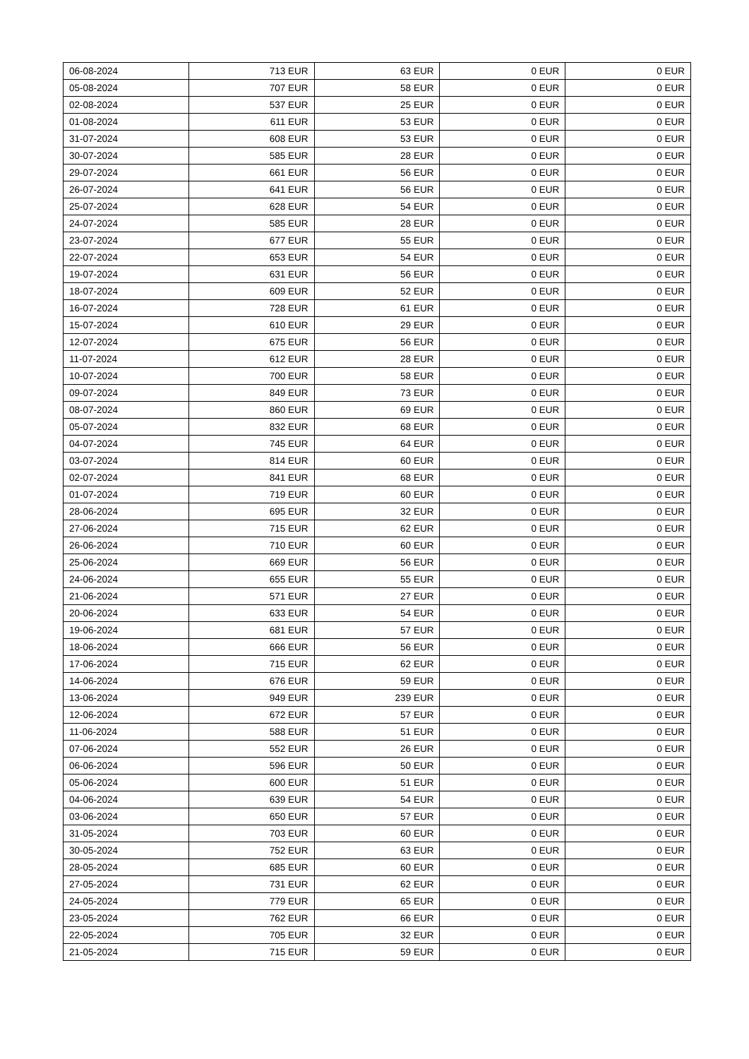| 06-08-2024 | 713 EUR | 63 EUR | 0 EUR | 0 EUR |
| 05-08-2024 | 707 EUR | 58 EUR | 0 EUR | 0 EUR |
| 02-08-2024 | 537 EUR | 25 EUR | 0 EUR | 0 EUR |
| 01-08-2024 | 611 EUR | 53 EUR | 0 EUR | 0 EUR |
| 31-07-2024 | 608 EUR | 53 EUR | 0 EUR | 0 EUR |
| 30-07-2024 | 585 EUR | 28 EUR | 0 EUR | 0 EUR |
| 29-07-2024 | 661 EUR | 56 EUR | 0 EUR | 0 EUR |
| 26-07-2024 | 641 EUR | 56 EUR | 0 EUR | 0 EUR |
| 25-07-2024 | 628 EUR | 54 EUR | 0 EUR | 0 EUR |
| 24-07-2024 | 585 EUR | 28 EUR | 0 EUR | 0 EUR |
| 23-07-2024 | 677 EUR | 55 EUR | 0 EUR | 0 EUR |
| 22-07-2024 | 653 EUR | 54 EUR | 0 EUR | 0 EUR |
| 19-07-2024 | 631 EUR | 56 EUR | 0 EUR | 0 EUR |
| 18-07-2024 | 609 EUR | 52 EUR | 0 EUR | 0 EUR |
| 16-07-2024 | 728 EUR | 61 EUR | 0 EUR | 0 EUR |
| 15-07-2024 | 610 EUR | 29 EUR | 0 EUR | 0 EUR |
| 12-07-2024 | 675 EUR | 56 EUR | 0 EUR | 0 EUR |
| 11-07-2024 | 612 EUR | 28 EUR | 0 EUR | 0 EUR |
| 10-07-2024 | 700 EUR | 58 EUR | 0 EUR | 0 EUR |
| 09-07-2024 | 849 EUR | 73 EUR | 0 EUR | 0 EUR |
| 08-07-2024 | 860 EUR | 69 EUR | 0 EUR | 0 EUR |
| 05-07-2024 | 832 EUR | 68 EUR | 0 EUR | 0 EUR |
| 04-07-2024 | 745 EUR | 64 EUR | 0 EUR | 0 EUR |
| 03-07-2024 | 814 EUR | 60 EUR | 0 EUR | 0 EUR |
| 02-07-2024 | 841 EUR | 68 EUR | 0 EUR | 0 EUR |
| 01-07-2024 | 719 EUR | 60 EUR | 0 EUR | 0 EUR |
| 28-06-2024 | 695 EUR | 32 EUR | 0 EUR | 0 EUR |
| 27-06-2024 | 715 EUR | 62 EUR | 0 EUR | 0 EUR |
| 26-06-2024 | 710 EUR | 60 EUR | 0 EUR | 0 EUR |
| 25-06-2024 | 669 EUR | 56 EUR | 0 EUR | 0 EUR |
| 24-06-2024 | 655 EUR | 55 EUR | 0 EUR | 0 EUR |
| 21-06-2024 | 571 EUR | 27 EUR | 0 EUR | 0 EUR |
| 20-06-2024 | 633 EUR | 54 EUR | 0 EUR | 0 EUR |
| 19-06-2024 | 681 EUR | 57 EUR | 0 EUR | 0 EUR |
| 18-06-2024 | 666 EUR | 56 EUR | 0 EUR | 0 EUR |
| 17-06-2024 | 715 EUR | 62 EUR | 0 EUR | 0 EUR |
| 14-06-2024 | 676 EUR | 59 EUR | 0 EUR | 0 EUR |
| 13-06-2024 | 949 EUR | 239 EUR | 0 EUR | 0 EUR |
| 12-06-2024 | 672 EUR | 57 EUR | 0 EUR | 0 EUR |
| 11-06-2024 | 588 EUR | 51 EUR | 0 EUR | 0 EUR |
| 07-06-2024 | 552 EUR | 26 EUR | 0 EUR | 0 EUR |
| 06-06-2024 | 596 EUR | 50 EUR | 0 EUR | 0 EUR |
| 05-06-2024 | 600 EUR | 51 EUR | 0 EUR | 0 EUR |
| 04-06-2024 | 639 EUR | 54 EUR | 0 EUR | 0 EUR |
| 03-06-2024 | 650 EUR | 57 EUR | 0 EUR | 0 EUR |
| 31-05-2024 | 703 EUR | 60 EUR | 0 EUR | 0 EUR |
| 30-05-2024 | 752 EUR | 63 EUR | 0 EUR | 0 EUR |
| 28-05-2024 | 685 EUR | 60 EUR | 0 EUR | 0 EUR |
| 27-05-2024 | 731 EUR | 62 EUR | 0 EUR | 0 EUR |
| 24-05-2024 | 779 EUR | 65 EUR | 0 EUR | 0 EUR |
| 23-05-2024 | 762 EUR | 66 EUR | 0 EUR | 0 EUR |
| 22-05-2024 | 705 EUR | 32 EUR | 0 EUR | 0 EUR |
| 21-05-2024 | 715 EUR | 59 EUR | 0 EUR | 0 EUR |